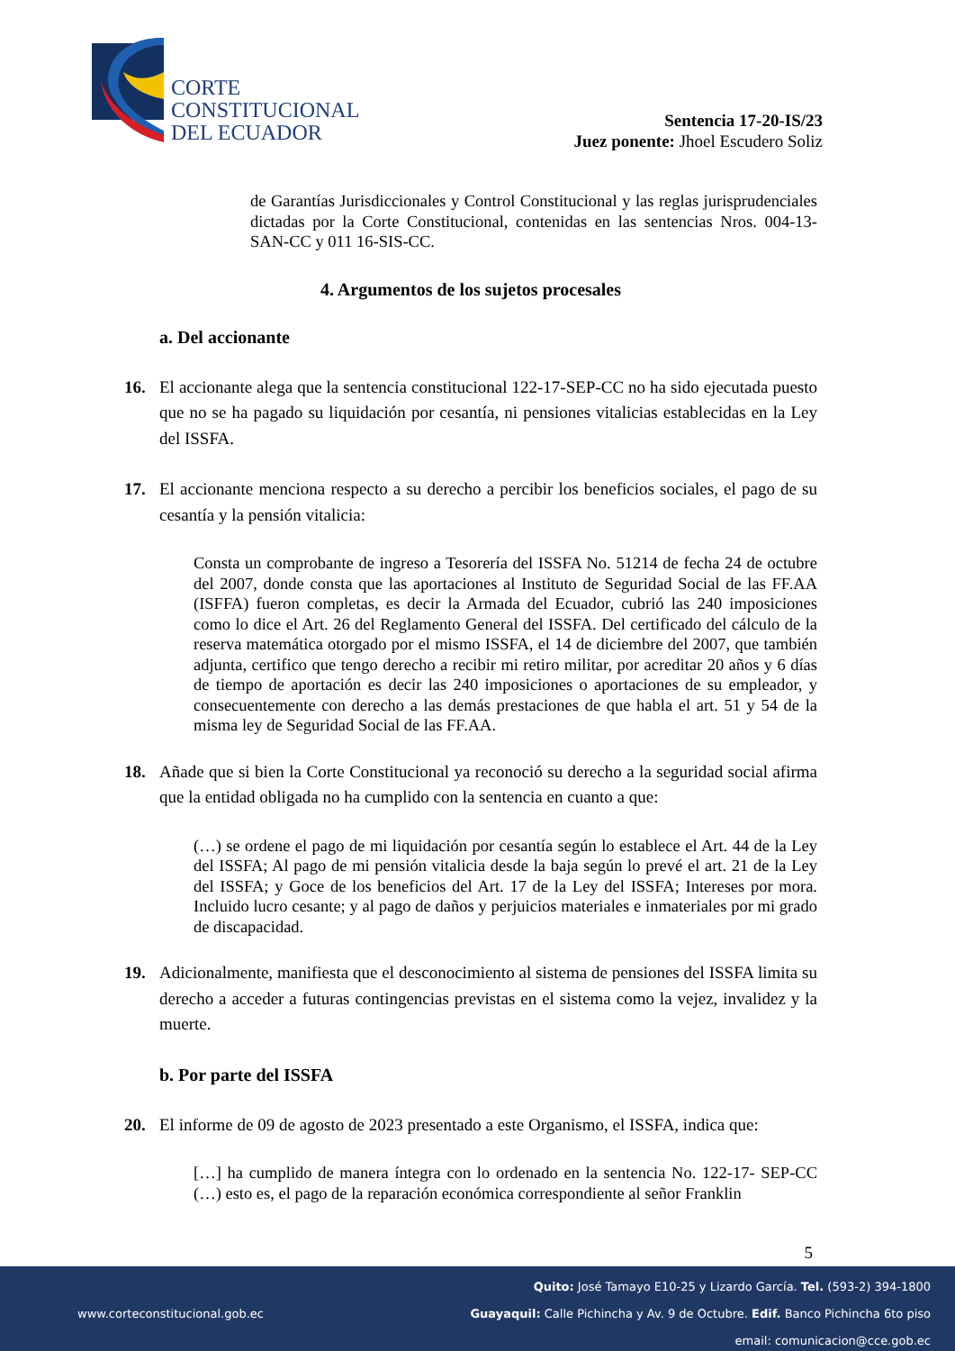CORTE
CONSTITUCIONAL
DEL ECUADOR
Sentencia 17-20-IS/23
Juez ponente: Jhoel Escudero Soliz
de Garantías Jurisdiccionales y Control Constitucional y las reglas jurisprudenciales dictadas por la Corte Constitucional, contenidas en las sentencias Nros. 004-13-SAN-CC y 011 16-SIS-CC.
4. Argumentos de los sujetos procesales
a. Del accionante
16. El accionante alega que la sentencia constitucional 122-17-SEP-CC no ha sido ejecutada puesto que no se ha pagado su liquidación por cesantía, ni pensiones vitalicias establecidas en la Ley del ISSFA.
17. El accionante menciona respecto a su derecho a percibir los beneficios sociales, el pago de su cesantía y la pensión vitalicia:
Consta un comprobante de ingreso a Tesorería del ISSFA No. 51214 de fecha 24 de octubre del 2007, donde consta que las aportaciones al Instituto de Seguridad Social de las FF.AA (ISFFA) fueron completas, es decir la Armada del Ecuador, cubrió las 240 imposiciones como lo dice el Art. 26 del Reglamento General del ISSFA. Del certificado del cálculo de la reserva matemática otorgado por el mismo ISSFA, el 14 de diciembre del 2007, que también adjunta, certifico que tengo derecho a recibir mi retiro militar, por acreditar 20 años y 6 días de tiempo de aportación es decir las 240 imposiciones o aportaciones de su empleador, y consecuentemente con derecho a las demás prestaciones de que habla el art. 51 y 54 de la misma ley de Seguridad Social de las FF.AA.
18. Añade que si bien la Corte Constitucional ya reconoció su derecho a la seguridad social afirma que la entidad obligada no ha cumplido con la sentencia en cuanto a que:
(…) se ordene el pago de mi liquidación por cesantía según lo establece el Art. 44 de la Ley del ISSFA; Al pago de mi pensión vitalicia desde la baja según lo prevé el art. 21 de la Ley del ISSFA; y Goce de los beneficios del Art. 17 de la Ley del ISSFA; Intereses por mora. Incluido lucro cesante; y al pago de daños y perjuicios materiales e inmateriales por mi grado de discapacidad.
19. Adicionalmente, manifiesta que el desconocimiento al sistema de pensiones del ISSFA limita su derecho a acceder a futuras contingencias previstas en el sistema como la vejez, invalidez y la muerte.
b. Por parte del ISSFA
20. El informe de 09 de agosto de 2023 presentado a este Organismo, el ISSFA, indica que:
[…] ha cumplido de manera íntegra con lo ordenado en la sentencia No. 122-17- SEP-CC (…) esto es, el pago de la reparación económica correspondiente al señor Franklin
5
Quito: José Tamayo E10-25 y Lizardo García. Tel. (593-2) 394-1800
www.corteconstitucional.gob.ec
Guayaquil: Calle Pichincha y Av. 9 de Octubre. Edif. Banco Pichincha 6to piso
email: comunicacion@cce.gob.ec